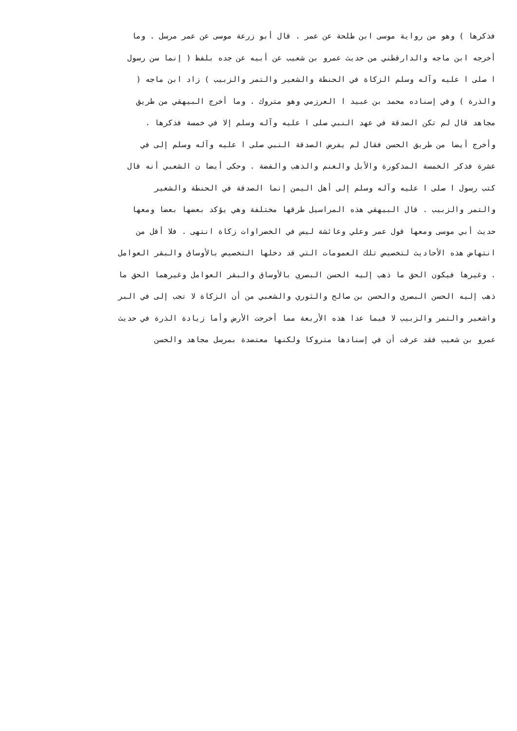فذكرها ) وهو من رواية موسى ابن طلحة عن عمر . قال أبو زرعة موسى عن عمر مرسل . وما
أخرجه ابن ماجه والدارقطني من حديث عمرو بن شعيب عن أبيه عن جده بلفظ ( إنما سن رسول
ا صلى ا عليه وآله وسلم الزكاة في الحنطة والشعير والتمر والزبيب ) زاد ابن ماجه (
والذرة ) وفي إسناده محمد بن عبيد ا العرزمي وهو متروك . وما أخرج البيهقي من طريق
مجاهد قال لم تكن الصدقة في عهد النبي صلى ا عليه وآله وسلم إلا في خمسة فذكرها .
وأخرج أيضا من طريق الحسن فقال لم يفرض الصدقة النبي صلى ا عليه وآله وسلم إلى في
عشرة فذكر الخمسة المذكورة والأبل والغنم والذهب والفضة . وحكى أيضا ن الشعبي أنه قال
كتب رسول ا صلى ا عليه وآله وسلم إلى أهل اليمن إنما الصدقة في الحنطة والشعير
والتمر والزبيب . قال البيهقي هذه المراسيل طرقها مختلفة وهي يؤكد بعضها بعضا ومعها
حديث أبي موسى ومعها قول عمر وعلي وعائشة ليس في الخضراوات زكاة انتهى . فلا أقل من
انتهاض هذه الأحاديث لتخصيص تلك العمومات التي قد دخلها التخصيص بالأوساق والبقر العوامل
. وغيرها فيكون الحق ما ذهب إليه الحسن البصري بالأوساق والبقر العوامل وغيرهما الحق ما
ذهب إليه الحسن البصري والحسن بن صالح والثوري والشعبي من أن الزكاة لا تجب إلى في البر
واشعير والتمر والزبيب لا فيما عدا هذه الأربعة مما أخرجت الأرض وأما زيادة الذرة في حديث
عمرو بن شعيب فقد عرفت أن في إسنادها متروكا ولكنها معتضدة بمرسل مجاهد والحسن